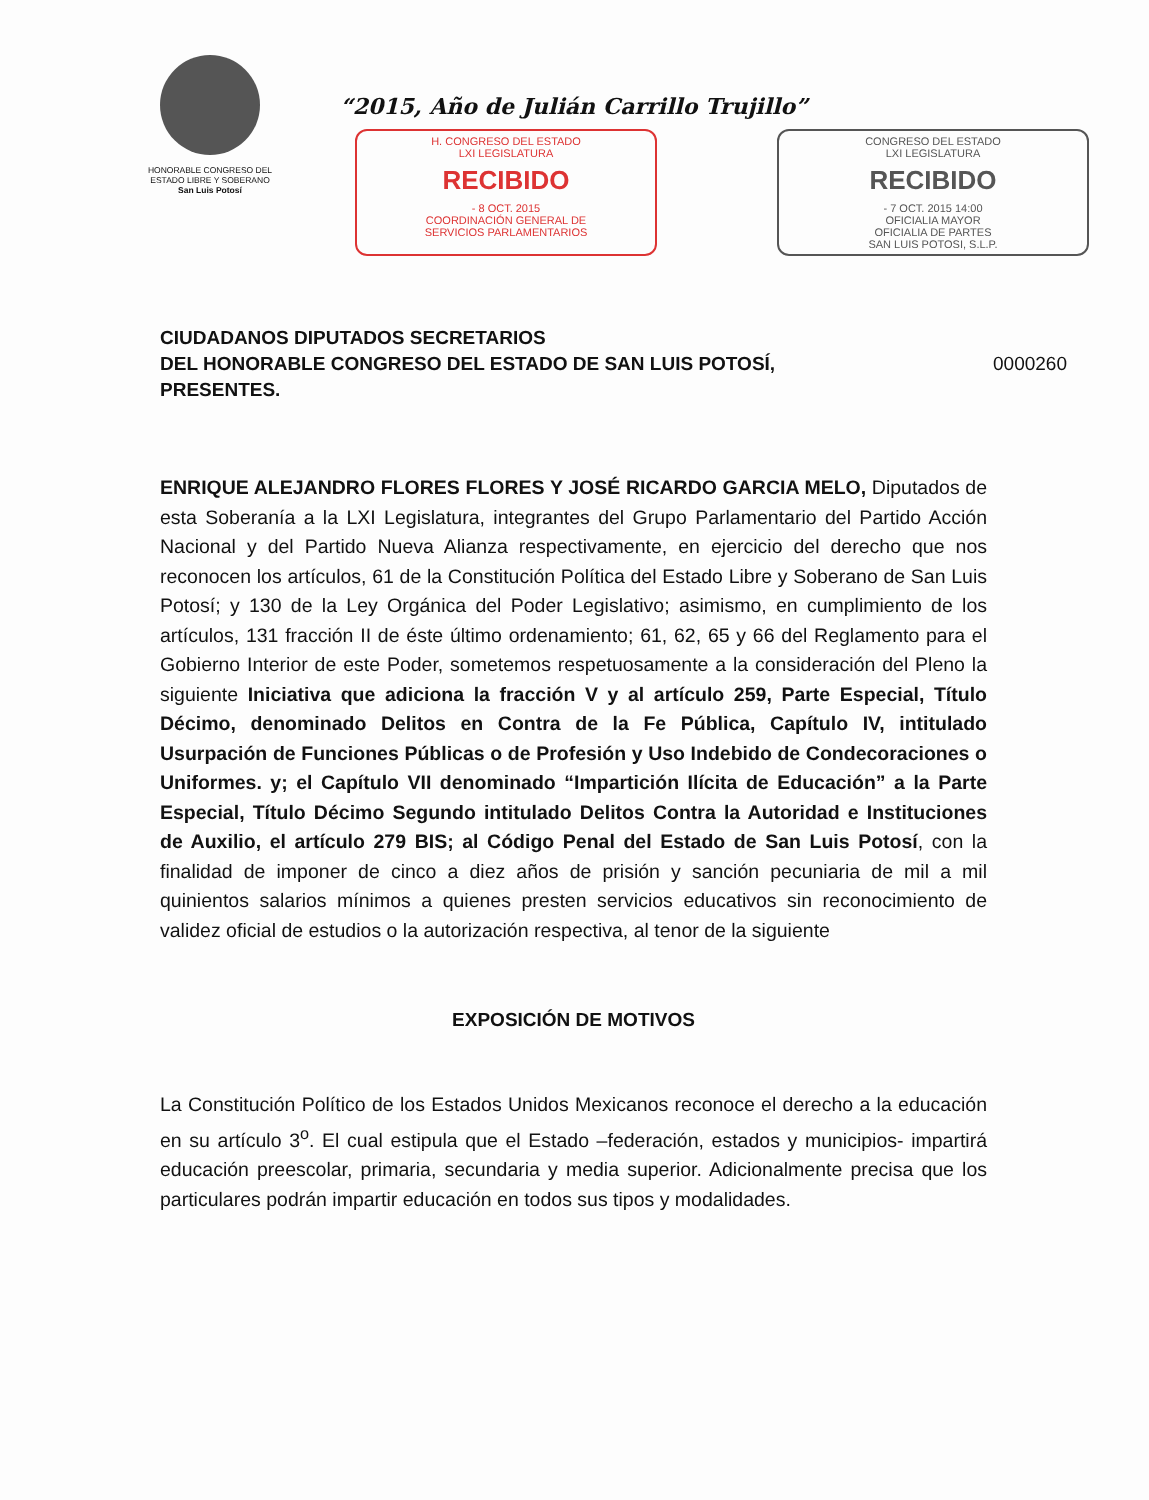HONORABLE CONGRESO DEL
ESTADO LIBRE Y SOBERANO
San Luis Potosí
“2015, Año de Julián Carrillo Trujillo”
H. CONGRESO DEL ESTADO
LXI LEGISLATURA
RECIBIDO
- 8 OCT. 2015
COORDINACIÓN GENERAL DE
SERVICIOS PARLAMENTARIOS
CONGRESO DEL ESTADO
LXI LEGISLATURA
RECIBIDO
- 7 OCT. 2015 14:00
OFICIALIA MAYOR
OFICIALIA DE PARTES
SAN LUIS POTOSI, S.L.P.
CIUDADANOS DIPUTADOS SECRETARIOS
DEL HONORABLE CONGRESO DEL ESTADO DE SAN LUIS POTOSÍ,
PRESENTES.
0000260
ENRIQUE ALEJANDRO FLORES FLORES Y JOSÉ RICARDO GARCIA MELO, Diputados de esta Soberanía a la LXI Legislatura, integrantes del Grupo Parlamentario del Partido Acción Nacional y del Partido Nueva Alianza respectivamente, en ejercicio del derecho que nos reconocen los artículos, 61 de la Constitución Política del Estado Libre y Soberano de San Luis Potosí; y 130 de la Ley Orgánica del Poder Legislativo; asimismo, en cumplimiento de los artículos, 131 fracción II de éste último ordenamiento; 61, 62, 65 y 66 del Reglamento para el Gobierno Interior de este Poder, sometemos respetuosamente a la consideración del Pleno la siguiente Iniciativa que adiciona la fracción V y al artículo 259, Parte Especial, Título Décimo, denominado Delitos en Contra de la Fe Pública, Capítulo IV, intitulado Usurpación de Funciones Públicas o de Profesión y Uso Indebido de Condecoraciones o Uniformes. y; el Capítulo VII denominado “Impartición Ilícita de Educación” a la Parte Especial, Título Décimo Segundo intitulado Delitos Contra la Autoridad e Instituciones de Auxilio, el artículo 279 BIS; al Código Penal del Estado de San Luis Potosí, con la finalidad de imponer de cinco a diez años de prisión y sanción pecuniaria de mil a mil quinientos salarios mínimos a quienes presten servicios educativos sin reconocimiento de validez oficial de estudios o la autorización respectiva, al tenor de la siguiente
EXPOSICIÓN DE MOTIVOS
La Constitución Político de los Estados Unidos Mexicanos reconoce el derecho a la educación en su artículo 3<sup>o</sup>. El cual estipula que el Estado –federación, estados y municipios- impartirá educación preescolar, primaria, secundaria y media superior. Adicionalmente precisa que los particulares podrán impartir educación en todos sus tipos y modalidades.